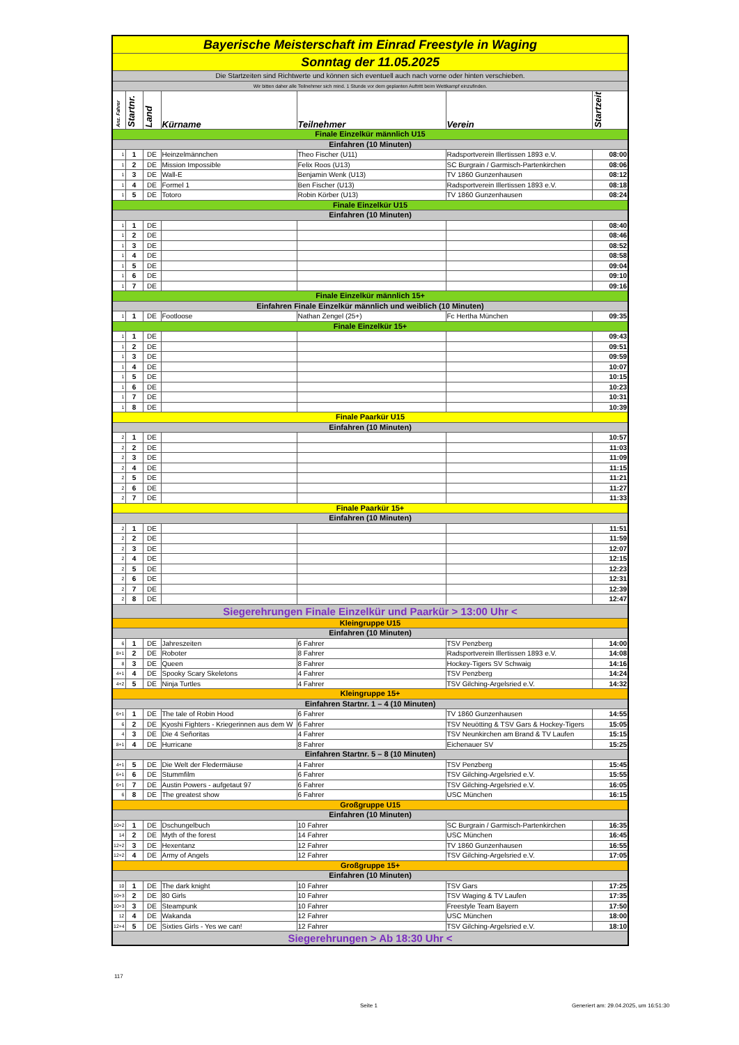| Bayerische Meisterschaft im Einrad Freestyle in Waging | | | | | | |
| Sonntag der 11.05.2025 | | | | | | |
| Die Startzeiten sind Richtwerte und können sich eventuell auch nach vorne oder hinten verschieben. | | | | | | |
| Wir bitten daher alle Teilnehmer sich mind. 1 Stunde vor dem geplanten Auftritt beim Wettkampf einzufinden. | | | | | | |
| Anz. Fahrer | Startnr. | Land | Kürname | Teilnehmer | Verein | Startzeit |
| Finale Einzelkür männlich U15 | | | | | | |
| Einfahren (10 Minuten) | | | | | | |
| 1 | 1 | DE | Heinzelmännchen | Theo Fischer (U11) | Radsportverein Illertissen 1893 e.V. | 08:00 |
| 1 | 2 | DE | Mission Impossible | Felix Roos (U13) | SC Burgrain / Garmisch-Partenkirchen | 08:06 |
| 1 | 3 | DE | Wall-E | Benjamin Wenk (U13) | TV 1860 Gunzenhausen | 08:12 |
| 1 | 4 | DE | Formel 1 | Ben Fischer (U13) | Radsportverein Illertissen 1893 e.V. | 08:18 |
| 1 | 5 | DE | Totoro | Robin Körber (U13) | TV 1860 Gunzenhausen | 08:24 |
| Finale Einzelkür U15 | | | | | | |
| Einfahren (10 Minuten) | | | | | | |
| 1 | 1 | DE | | | | 08:40 |
| 1 | 2 | DE | | | | 08:46 |
| 1 | 3 | DE | | | | 08:52 |
| 1 | 4 | DE | | | | 08:58 |
| 1 | 5 | DE | | | | 09:04 |
| 1 | 6 | DE | | | | 09:10 |
| 1 | 7 | DE | | | | 09:16 |
| Finale Einzelkür männlich 15+ | | | | | | |
| Einfahren Finale Einzelkür männlich und weiblich (10 Minuten) | | | | | | |
| 1 | 1 | DE | Footloose | Nathan Zengel (25+) | Fc Hertha München | 09:35 |
| Finale Einzelkür 15+ | | | | | | |
| 1 | 1 | DE | | | | 09:43 |
| 1 | 2 | DE | | | | 09:51 |
| 1 | 3 | DE | | | | 09:59 |
| 1 | 4 | DE | | | | 10:07 |
| 1 | 5 | DE | | | | 10:15 |
| 1 | 6 | DE | | | | 10:23 |
| 1 | 7 | DE | | | | 10:31 |
| 1 | 8 | DE | | | | 10:39 |
| Finale Paarkür U15 | | | | | | |
| Einfahren (10 Minuten) | | | | | | |
| 2 | 1 | DE | | | | 10:57 |
| 2 | 2 | DE | | | | 11:03 |
| 2 | 3 | DE | | | | 11:09 |
| 2 | 4 | DE | | | | 11:15 |
| 2 | 5 | DE | | | | 11:21 |
| 2 | 6 | DE | | | | 11:27 |
| 2 | 7 | DE | | | | 11:33 |
| Finale Paarkür 15+ | | | | | | |
| Einfahren (10 Minuten) | | | | | | |
| 2 | 1 | DE | | | | 11:51 |
| 2 | 2 | DE | | | | 11:59 |
| 2 | 3 | DE | | | | 12:07 |
| 2 | 4 | DE | | | | 12:15 |
| 2 | 5 | DE | | | | 12:23 |
| 2 | 6 | DE | | | | 12:31 |
| 2 | 7 | DE | | | | 12:39 |
| 2 | 8 | DE | | | | 12:47 |
| Siegerehrungen Finale Einzelkür und Paarkür > 13:00 Uhr < | | | | | | |
| Kleingruppe U15 | | | | | | |
| Einfahren (10 Minuten) | | | | | | |
| 6 | 1 | DE | Jahreszeiten | 6 Fahrer | TSV Penzberg | 14:00 |
| 8+1 | 2 | DE | Roboter | 8 Fahrer | Radsportverein Illertissen 1893 e.V. | 14:08 |
| 8 | 3 | DE | Queen | 8 Fahrer | Hockey-Tigers SV Schwaig | 14:16 |
| 4+1 | 4 | DE | Spooky Scary Skeletons | 4 Fahrer | TSV Penzberg | 14:24 |
| 4+2 | 5 | DE | Ninja Turtles | 4 Fahrer | TSV Gilching-Argelsried e.V. | 14:32 |
| Kleingruppe 15+ | | | | | | |
| Einfahren Startnr. 1 – 4 (10 Minuten) | | | | | | |
| 6+1 | 1 | DE | The tale of Robin Hood | 6 Fahrer | TV 1860 Gunzenhausen | 14:55 |
| 6 | 2 | DE | Kyoshi Fighters - Kriegerinnen aus dem W | 6 Fahrer | TSV Neuötting & TSV Gars & Hockey-Tigers | 15:05 |
| 4 | 3 | DE | Die 4 Señoritas | 4 Fahrer | TSV Neunkirchen am Brand & TV Laufen | 15:15 |
| 8+1 | 4 | DE | Hurricane | 8 Fahrer | Eichenauer SV | 15:25 |
| Einfahren Startnr. 5 – 8 (10 Minuten) | | | | | | |
| 4+1 | 5 | DE | Die Welt der Fledermäuse | 4 Fahrer | TSV Penzberg | 15:45 |
| 6+1 | 6 | DE | Stummfilm | 6 Fahrer | TSV Gilching-Argelsried e.V. | 15:55 |
| 6+1 | 7 | DE | Austin Powers - aufgetaut 97 | 6 Fahrer | TSV Gilching-Argelsried e.V. | 16:05 |
| 6 | 8 | DE | The greatest show | 6 Fahrer | USC München | 16:15 |
| Großgruppe U15 | | | | | | |
| Einfahren (10 Minuten) | | | | | | |
| 10+2 | 1 | DE | Dschungelbuch | 10 Fahrer | SC Burgrain / Garmisch-Partenkirchen | 16:35 |
| 14 | 2 | DE | Myth of the forest | 14 Fahrer | USC München | 16:45 |
| 12+2 | 3 | DE | Hexentanz | 12 Fahrer | TV 1860 Gunzenhausen | 16:55 |
| 12+2 | 4 | DE | Army of Angels | 12 Fahrer | TSV Gilching-Argelsried e.V. | 17:05 |
| Großgruppe 15+ | | | | | | |
| Einfahren (10 Minuten) | | | | | | |
| 10 | 1 | DE | The dark knight | 10 Fahrer | TSV Gars | 17:25 |
| 10+3 | 2 | DE | 80 Girls | 10 Fahrer | TSV Waging & TV Laufen | 17:35 |
| 10+3 | 3 | DE | Steampunk | 10 Fahrer | Freestyle Team Bayern | 17:50 |
| 12 | 4 | DE | Wakanda | 12 Fahrer | USC München | 18:00 |
| 12+4 | 5 | DE | Sixties Girls - Yes we can! | 12 Fahrer | TSV Gilching-Argelsried e.V. | 18:10 |
| Siegerehrungen > Ab 18:30 Uhr < | | | | | | |
117
Seite 1
Generiert am: 29.04.2025, um 16:51:30